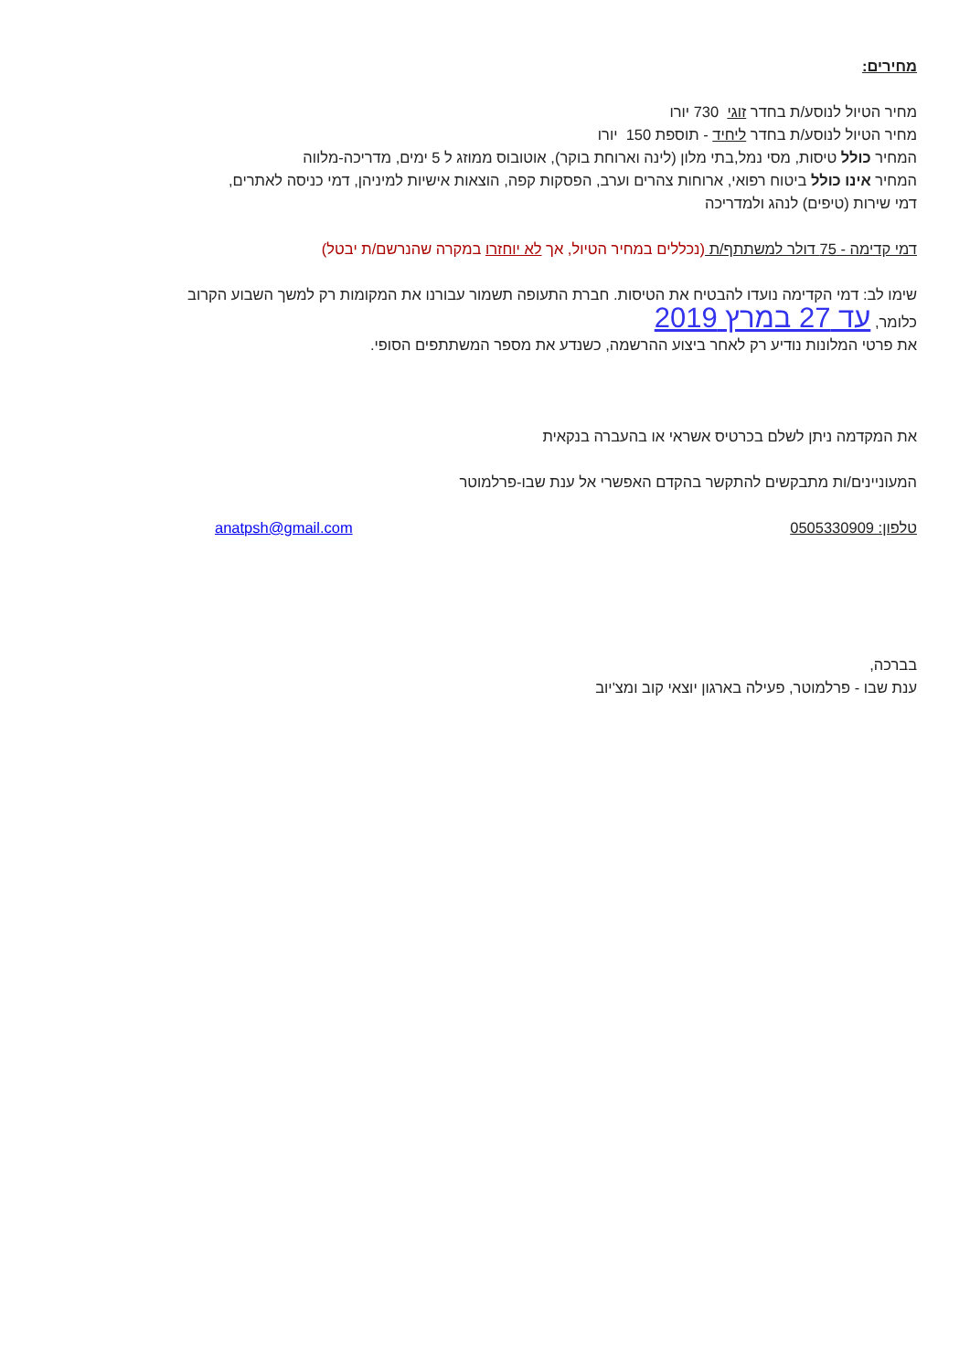מחירים:
מחיר הטיול לנוסע/ת בחדר זוגי 730 יורו
מחיר הטיול לנוסע/ת בחדר ליחיד - תוספת 150 יורו
המחיר כולל טיסות, מסי נמל,בתי מלון (לינה וארוחת בוקר), אוטובוס ממוזג ל 5 ימים, מדריכה-מלווה
המחיר אינו כולל ביטוח רפואי, ארוחות צהרים וערב, הפסקות קפה, הוצאות אישיות למיניהן, דמי כניסה לאתרים,
דמי שירות (טיפים) לנהג ולמדריכה
דמי קדימה - 75 דולר למשתתף/ת (נכללים במחיר הטיול, אך לא יוחזרו במקרה שהנרשם/ת יבטל)
שימו לב: דמי הקדימה נועדו להבטיח את הטיסות. חברת התעופה תשמור עבורנו את המקומות רק למשך השבוע הקרוב
כלומר, עד 27 במרץ 2019
את פרטי המלונות נודיע רק לאחר ביצוע ההרשמה, כשנדע את מספר המשתתפים הסופי.
את המקדמה ניתן לשלם בכרטיס אשראי או בהעברה בנקאית
המעוניינים/ות מתבקשים להתקשר בהקדם האפשרי אל ענת שבו-פרלמוטר
טלפון: 0505330909 anatpsh@gmail.com
בברכה,
ענת שבו - פרלמוטר, פעילה בארגון יוצאי קוב ומצ'יוב